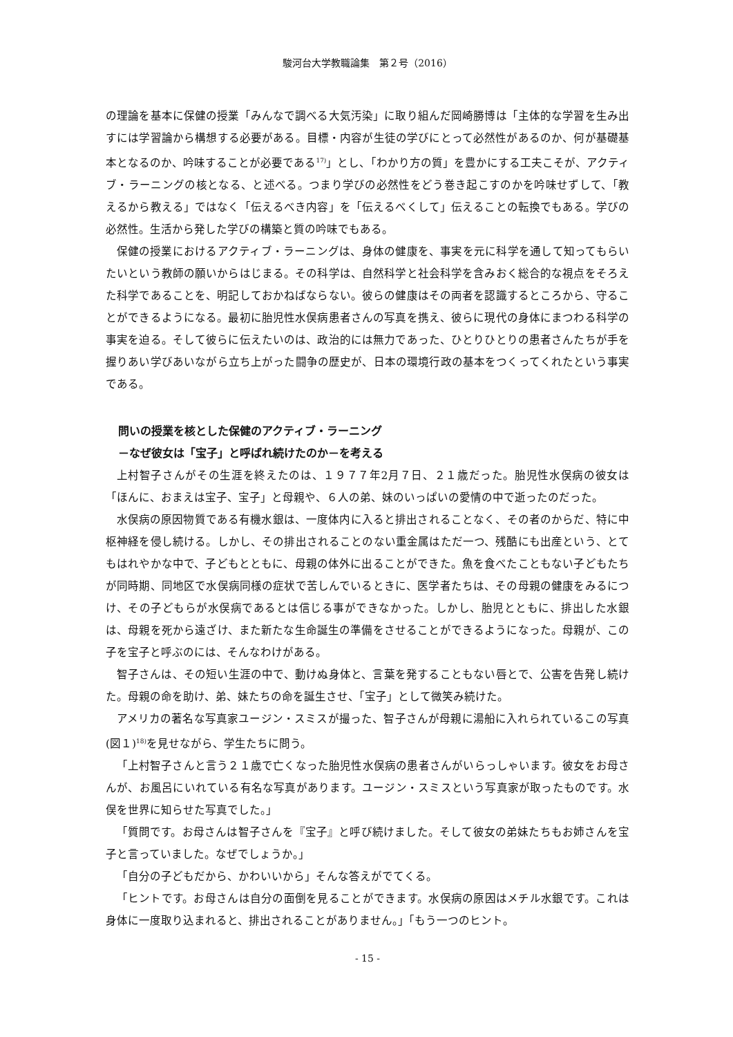駿河台大学教職論集　第２号（2016）
の理論を基本に保健の授業「みんなで調べる大気汚染」に取り組んだ岡崎勝博は「主体的な学習を生み出すには学習論から構想する必要がある。目標・内容が生徒の学びにとって必然性があるのか、何が基礎基本となるのか、吟味することが必要である<sup>17)</sup>」とし、「わかり方の質」を豊かにする工夫こそが、アクティブ・ラーニングの核となる、と述べる。つまり学びの必然性をどう巻き起こすのかを吟味せずして、「教えるから教える」ではなく「伝えるべき内容」を「伝えるべくして」伝えることの転換でもある。学びの必然性。生活から発した学びの構築と質の吟味でもある。
保健の授業におけるアクティブ・ラーニングは、身体の健康を、事実を元に科学を通して知ってもらいたいという教師の願いからはじまる。その科学は、自然科学と社会科学を含みおく総合的な視点をそろえた科学であることを、明記しておかねばならない。彼らの健康はその両者を認識するところから、守ることができるようになる。最初に胎児性水俣病患者さんの写真を携え、彼らに現代の身体にまつわる科学の事実を迫る。そして彼らに伝えたいのは、政治的には無力であった、ひとりひとりの患者さんたちが手を握りあい学びあいながら立ち上がった闘争の歴史が、日本の環境行政の基本をつくってくれたという事実である。
問いの授業を核とした保健のアクティブ・ラーニング
－なぜ彼女は「宝子」と呼ばれ続けたのか－を考える
上村智子さんがその生涯を終えたのは、１９７７年2月７日、２１歳だった。胎児性水俣病の彼女は「ほんに、おまえは宝子、宝子」と母親や、６人の弟、妹のいっぱいの愛情の中で逝ったのだった。
水俣病の原因物質である有機水銀は、一度体内に入ると排出されることなく、その者のからだ、特に中枢神経を侵し続ける。しかし、その排出されることのない重金属はただ一つ、残酷にも出産という、とてもはれやかな中で、子どもとともに、母親の体外に出ることができた。魚を食べたこともない子どもたちが同時期、同地区で水俣病同様の症状で苦しんでいるときに、医学者たちは、その母親の健康をみるにつけ、その子どもらが水俣病であるとは信じる事ができなかった。しかし、胎児とともに、排出した水銀は、母親を死から遠ざけ、また新たな生命誕生の準備をさせることができるようになった。母親が、この子を宝子と呼ぶのには、そんなわけがある。
智子さんは、その短い生涯の中で、動けぬ身体と、言葉を発することもない唇とで、公害を告発し続けた。母親の命を助け、弟、妹たちの命を誕生させ、「宝子」として微笑み続けた。
アメリカの著名な写真家ユージン・スミスが撮った、智子さんが母親に湯船に入れられているこの写真(図１)<sup>18)</sup>を見せながら、学生たちに問う。
「上村智子さんと言う２１歳で亡くなった胎児性水俣病の患者さんがいらっしゃいます。彼女をお母さんが、お風呂にいれている有名な写真があります。ユージン・スミスという写真家が取ったものです。水俣を世界に知らせた写真でした。」
「質問です。お母さんは智子さんを『宝子』と呼び続けました。そして彼女の弟妹たちもお姉さんを宝子と言っていました。なぜでしょうか。」
「自分の子どもだから、かわいいから」そんな答えがでてくる。
「ヒントです。お母さんは自分の面倒を見ることができます。水俣病の原因はメチル水銀です。これは身体に一度取り込まれると、排出されることがありません。」「もう一つのヒント。
- 15 -